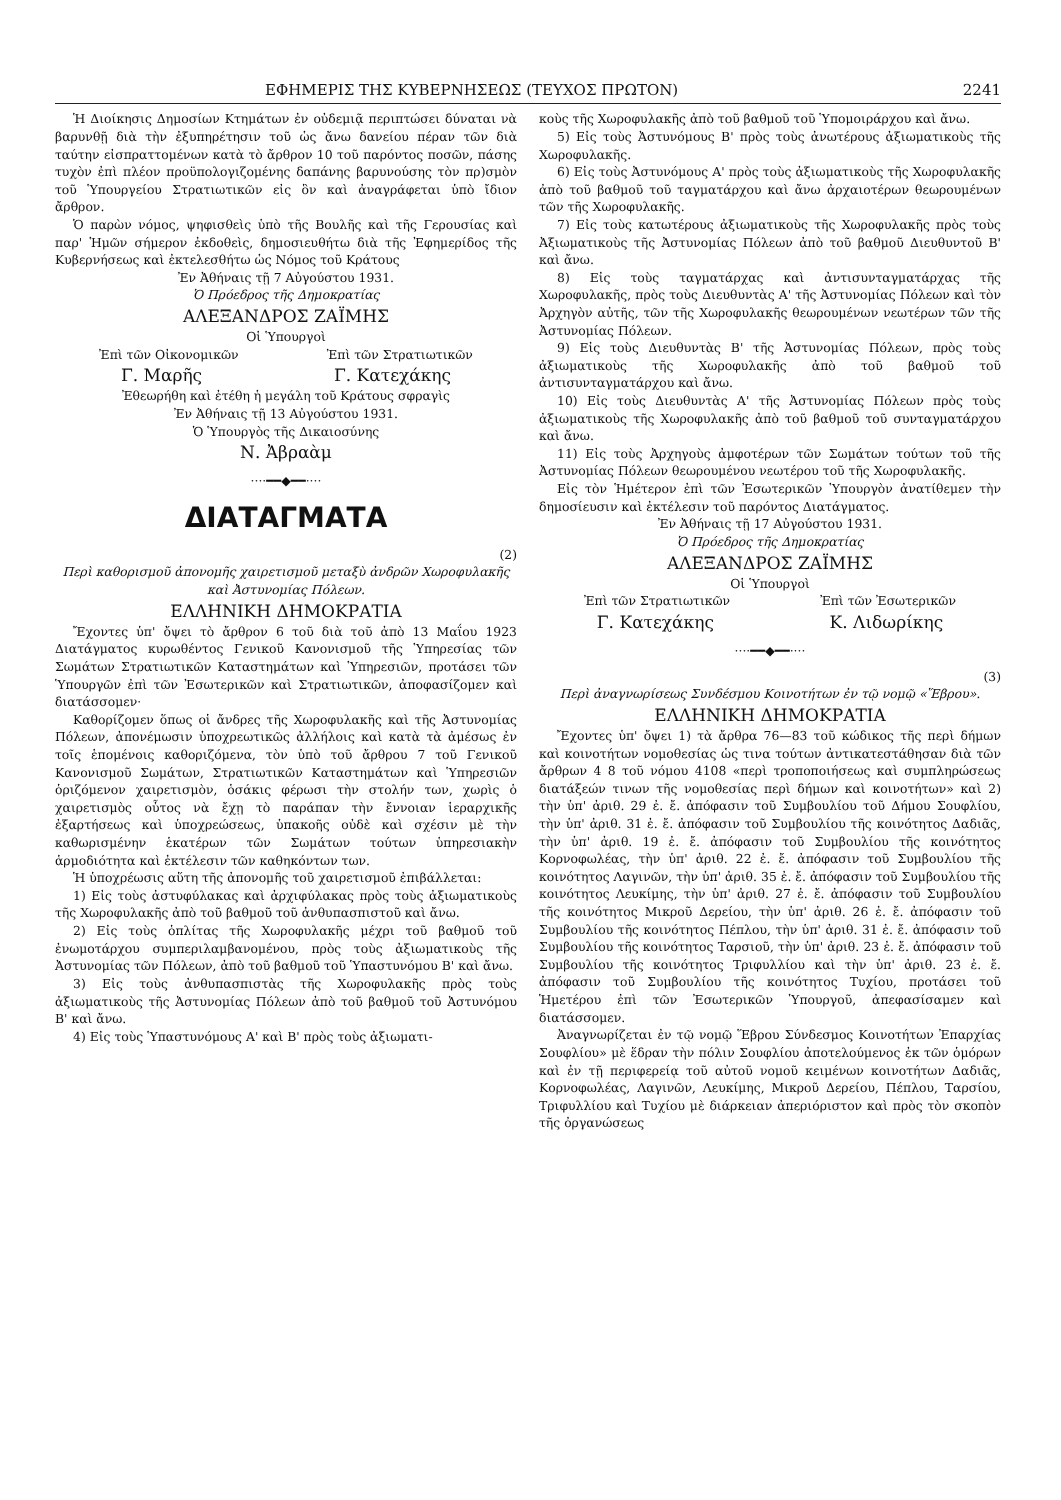ΕΦΗΜΕΡΙΣ ΤΗΣ ΚΥΒΕΡΝΗΣΕΩΣ (ΤΕΥΧΟΣ ΠΡΩΤΟΝ) 2241
Ἡ Διοίκησις Δημοσίων Κτημάτων ἐν οὐδεμιᾷ περιπτώσει δύναται νὰ βαρυνθῇ διὰ τὴν ἐξυπηρέτησιν τοῦ ὡς ἄνω δανείου πέραν τῶν διὰ ταύτην εἰσπραττομένων κατὰ τὸ ἄρθρον 10 τοῦ παρόντος ποσῶν, πάσης τυχὸν ἐπὶ πλέον προϋπολογιζομένης δαπάνης βαρυνούσης τὸν πρ)σμὸν τοῦ Ὑπουργείου Στρατιωτικῶν εἰς ὃν καὶ ἀναγράφεται ὑπὸ ἴδιον ἄρθρον.
Ὁ παρὼν νόμος, ψηφισθεὶς ὑπὸ τῆς Βουλῆς καὶ τῆς Γερουσίας καὶ παρ' Ἡμῶν σήμερον ἐκδοθεὶς, δημοσιευθήτω διὰ τῆς Ἐφημερίδος τῆς Κυβερνήσεως καὶ ἐκτελεσθήτω ὡς Νόμος τοῦ Κράτους
Ἐν Ἀθήναις τῇ 7 Αὐγούστου 1931.
Ὁ Πρόεδρος τῆς Δημοκρατίας
ΑΛΕΞΑΝΔΡΟΣ ΖΑΪΜΗΣ
Οἱ Ὑπουργοὶ
Ἐπὶ τῶν Οἰκονομικῶν Ἐπὶ τῶν Στρατιωτικῶν
Γ. Μαρῆς Γ. Κατεχάκης
Ἐθεωρήθη καὶ ἐτέθη ἡ μεγάλη τοῦ Κράτους σφραγὶς
Ἐν Ἀθήναις τῇ 13 Αὐγούστου 1931.
Ὁ Ὑπουργὸς τῆς Δικαιοσύνης
Ν. Ἀβραὰμ
····━━◆━━····
ΔΙΑΤΑΓΜΑΤΑ
(2)
Περὶ καθορισμοῦ ἀπονομῆς χαιρετισμοῦ μεταξὺ ἀνδρῶν Χωροφυλακῆς καὶ Ἀστυνομίας Πόλεων.
ΕΛΛΗΝΙΚΗ ΔΗΜΟΚΡΑΤΙΑ
Ἔχοντες ὑπ' ὄψει τὸ ἄρθρον 6 τοῦ διὰ τοῦ ἀπὸ 13 Μαΐου 1923 Διατάγματος κυρωθέντος Γενικοῦ Κανονισμοῦ τῆς Ὑπηρεσίας τῶν Σωμάτων Στρατιωτικῶν Καταστημάτων καὶ Ὑπηρεσιῶν, προτάσει τῶν Ὑπουργῶν ἐπὶ τῶν Ἐσωτερικῶν καὶ Στρατιωτικῶν, ἀποφασίζομεν καὶ διατάσσομεν·
Καθορίζομεν ὅπως οἱ ἄνδρες τῆς Χωροφυλακῆς καὶ τῆς Ἀστυνομίας Πόλεων, ἀπονέμωσιν ὑποχρεωτικῶς ἀλλήλοις καὶ κατὰ τὰ ἀμέσως ἐν τοῖς ἑπομένοις καθοριζόμενα, τὸν ὑπὸ τοῦ ἄρθρου 7 τοῦ Γενικοῦ Κανονισμοῦ Σωμάτων, Στρατιωτικῶν Καταστημάτων καὶ Ὑπηρεσιῶν ὁριζόμενον χαιρετισμὸν, ὁσάκις φέρωσι τὴν στολήν των, χωρὶς ὁ χαιρετισμὸς οὗτος νὰ ἔχῃ τὸ παράπαν τὴν ἔννοιαν ἱεραρχικῆς ἐξαρτήσεως καὶ ὑποχρεώσεως, ὑπακοῆς οὐδὲ καὶ σχέσιν μὲ τὴν καθωρισμένην ἑκατέρων τῶν Σωμάτων τούτων ὑπηρεσιακὴν ἁρμοδιότητα καὶ ἐκτέλεσιν τῶν καθηκόντων των.
Ἡ ὑποχρέωσις αὕτη τῆς ἀπονομῆς τοῦ χαιρετισμοῦ ἐπιβάλλεται:
1) Εἰς τοὺς ἀστυφύλακας καὶ ἀρχιφύλακας πρὸς τοὺς ἀξιωματικοὺς τῆς Χωροφυλακῆς ἀπὸ τοῦ βαθμοῦ τοῦ ἀνθυπασπιστοῦ καὶ ἄνω.
2) Εἰς τοὺς ὁπλίτας τῆς Χωροφυλακῆς μέχρι τοῦ βαθμοῦ τοῦ ἐνωμοτάρχου συμπεριλαμβανομένου, πρὸς τοὺς ἀξιωματικοὺς τῆς Ἀστυνομίας τῶν Πόλεων, ἀπὸ τοῦ βαθμοῦ τοῦ Ὑπαστυνόμου Β' καὶ ἄνω.
3) Εἰς τοὺς ἀνθυπασπιστὰς τῆς Χωροφυλακῆς πρὸς τοὺς ἀξιωματικοὺς τῆς Ἀστυνομίας Πόλεων ἀπὸ τοῦ βαθμοῦ τοῦ Ἀστυνόμου Β' καὶ ἄνω.
4) Εἰς τοὺς Ὑπαστυνόμους Α' καὶ Β' πρὸς τοὺς ἀξιωματι-
κοὺς τῆς Χωροφυλακῆς ἀπὸ τοῦ βαθμοῦ τοῦ Ὑπομοιράρχου καὶ ἄνω.
5) Εἰς τοὺς Ἀστυνόμους Β' πρὸς τοὺς ἀνωτέρους ἀξιωματικοὺς τῆς Χωροφυλακῆς.
6) Εἰς τοὺς Ἀστυνόμους Α' πρὸς τοὺς ἀξιωματικοὺς τῆς Χωροφυλακῆς ἀπὸ τοῦ βαθμοῦ τοῦ ταγματάρχου καὶ ἄνω ἀρχαιοτέρων θεωρουμένων τῶν τῆς Χωροφυλακῆς.
7) Εἰς τοὺς κατωτέρους ἀξιωματικοὺς τῆς Χωροφυλακῆς πρὸς τοὺς Ἀξιωματικοὺς τῆς Ἀστυνομίας Πόλεων ἀπὸ τοῦ βαθμοῦ Διευθυντοῦ Β' καὶ ἄνω.
8) Εἰς τοὺς ταγματάρχας καὶ ἀντισυνταγματάρχας τῆς Χωροφυλακῆς, πρὸς τοὺς Διευθυντὰς Α' τῆς Ἀστυνομίας Πόλεων καὶ τὸν Ἀρχηγὸν αὐτῆς, τῶν τῆς Χωροφυλακῆς θεωρουμένων νεωτέρων τῶν τῆς Ἀστυνομίας Πόλεων.
9) Εἰς τοὺς Διευθυντὰς Β' τῆς Ἀστυνομίας Πόλεων, πρὸς τοὺς ἀξιωματικοὺς τῆς Χωροφυλακῆς ἀπὸ τοῦ βαθμοῦ τοῦ ἀντισυνταγματάρχου καὶ ἄνω.
10) Εἰς τοὺς Διευθυντὰς Α' τῆς Ἀστυνομίας Πόλεων πρὸς τοὺς ἀξιωματικοὺς τῆς Χωροφυλακῆς ἀπὸ τοῦ βαθμοῦ τοῦ συνταγματάρχου καὶ ἄνω.
11) Εἰς τοὺς Ἀρχηγοὺς ἀμφοτέρων τῶν Σωμάτων τούτων τοῦ τῆς Ἀστυνομίας Πόλεων θεωρουμένου νεωτέρου τοῦ τῆς Χωροφυλακῆς.
Εἰς τὸν Ἡμέτερον ἐπὶ τῶν Ἐσωτερικῶν Ὑπουργὸν ἀνατίθεμεν τὴν δημοσίευσιν καὶ ἐκτέλεσιν τοῦ παρόντος Διατάγματος.
Ἐν Ἀθήναις τῇ 17 Αὐγούστου 1931.
Ὁ Πρόεδρος τῆς Δημοκρατίας
ΑΛΕΞΑΝΔΡΟΣ ΖΑΪΜΗΣ
Οἱ Ὑπουργοὶ
Ἐπὶ τῶν Στρατιωτικῶν Ἐπὶ τῶν Ἐσωτερικῶν
Γ. Κατεχάκης Κ. Λιδωρίκης
····━━◆━━····
(3)
Περὶ ἀναγνωρίσεως Συνδέσμου Κοινοτήτων ἐν τῷ νομῷ «Ἕβρου».
ΕΛΛΗΝΙΚΗ ΔΗΜΟΚΡΑΤΙΑ
Ἔχοντες ὑπ' ὄψει 1) τὰ ἄρθρα 76—83 τοῦ κώδικος τῆς περὶ δήμων καὶ κοινοτήτων νομοθεσίας ὡς τινα τούτων ἀντικατεστάθησαν διὰ τῶν ἄρθρων 4 8 τοῦ νόμου 4108 «περὶ τροποποιήσεως καὶ συμπληρώσεως διατάξεών τινων τῆς νομοθεσίας περὶ δήμων καὶ κοινοτήτων» καὶ 2) τὴν ὑπ' ἀριθ. 29 ἐ. ἔ. ἀπόφασιν τοῦ Συμβουλίου τοῦ Δήμου Σουφλίου, τὴν ὑπ' ἀριθ. 31 ἐ. ἔ. ἀπόφασιν τοῦ Συμβουλίου τῆς κοινότητος Δαδιᾶς, τὴν ὑπ' ἀριθ. 19 ἐ. ἔ. ἀπόφασιν τοῦ Συμβουλίου τῆς κοινότητος Κορνοφωλέας, τὴν ὑπ' ἀριθ. 22 ἐ. ἔ. ἀπόφασιν τοῦ Συμβουλίου τῆς κοινότητος Λαγινῶν, τὴν ὑπ' ἀριθ. 35 ἐ. ἔ. ἀπόφασιν τοῦ Συμβουλίου τῆς κοινότητος Λευκίμης, τὴν ὑπ' ἀριθ. 27 ἐ. ἔ. ἀπόφασιν τοῦ Συμβουλίου τῆς κοινότητος Μικροῦ Δερείου, τὴν ὑπ' ἀριθ. 26 ἐ. ἔ. ἀπόφασιν τοῦ Συμβουλίου τῆς κοινότητος Πέπλου, τὴν ὑπ' ἀριθ. 31 ἐ. ἔ. ἀπόφασιν τοῦ Συμβουλίου τῆς κοινότητος Ταρσιοῦ, τὴν ὑπ' ἀριθ. 23 ἐ. ἔ. ἀπόφασιν τοῦ Συμβουλίου τῆς κοινότητος Τριφυλλίου καὶ τὴν ὑπ' ἀριθ. 23 ἐ. ἔ. ἀπόφασιν τοῦ Συμβουλίου τῆς κοινότητος Τυχίου, προτάσει τοῦ Ἡμετέρου ἐπὶ τῶν Ἐσωτερικῶν Ὑπουργοῦ, ἀπεφασίσαμεν καὶ διατάσσομεν.
Ἀναγνωρίζεται ἐν τῷ νομῷ Ἕβρου Σύνδεσμος Κοινοτήτων Ἐπαρχίας Σουφλίου» μὲ ἕδραν τὴν πόλιν Σουφλίου ἀποτελούμενος ἐκ τῶν ὁμόρων καὶ ἐν τῇ περιφερείᾳ τοῦ αὐτοῦ νομοῦ κειμένων κοινοτήτων Δαδιᾶς, Κορνοφωλέας, Λαγινῶν, Λευκίμης, Μικροῦ Δερείου, Πέπλου, Ταρσίου, Τριφυλλίου καὶ Τυχίου μὲ διάρκειαν ἀπεριόριστον καὶ πρὸς τὸν σκοπὸν τῆς ὀργανώσεως